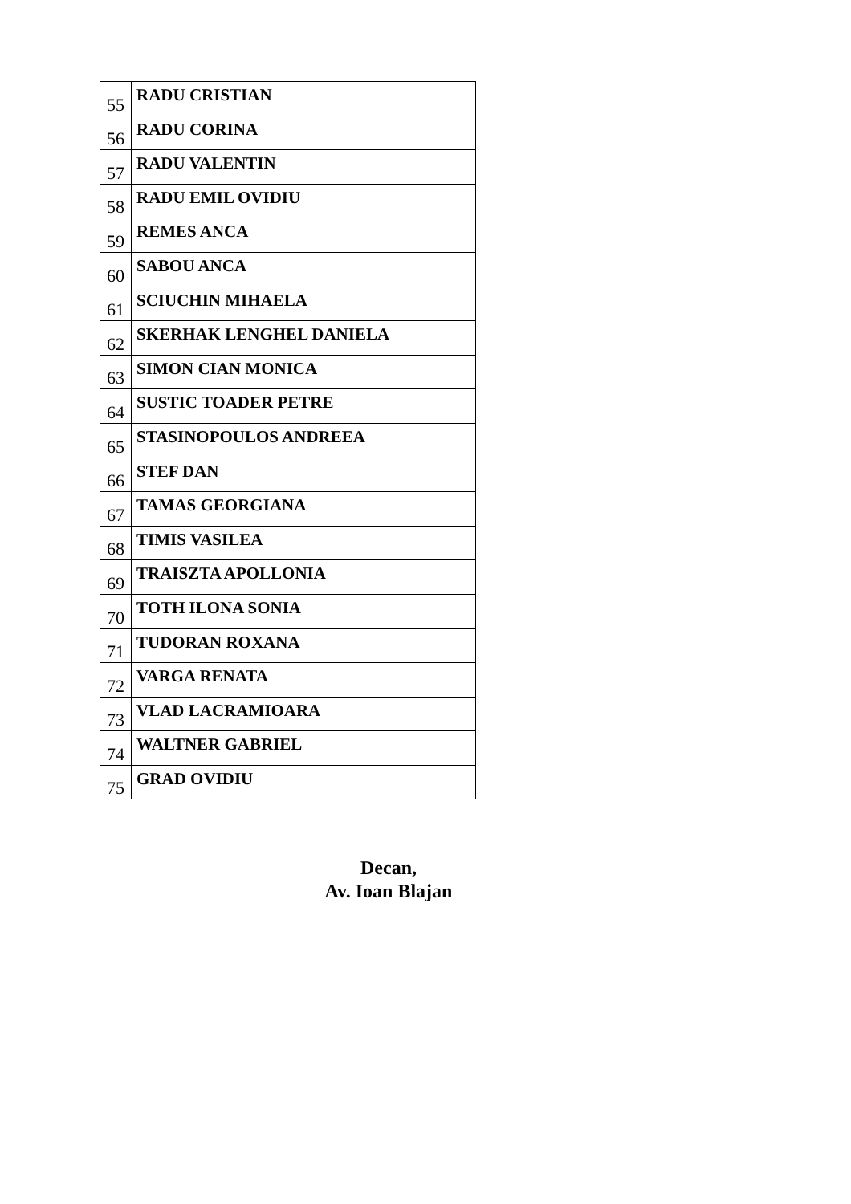| 55 | RADU CRISTIAN |
| 56 | RADU CORINA |
| 57 | RADU VALENTIN |
| 58 | RADU EMIL OVIDIU |
| 59 | REMES ANCA |
| 60 | SABOU ANCA |
| 61 | SCIUCHIN MIHAELA |
| 62 | SKERHAK LENGHEL DANIELA |
| 63 | SIMON CIAN MONICA |
| 64 | SUSTIC TOADER PETRE |
| 65 | STASINOPOULOS ANDREEA |
| 66 | STEF DAN |
| 67 | TAMAS GEORGIANA |
| 68 | TIMIS VASILEA |
| 69 | TRAISZTA APOLLONIA |
| 70 | TOTH ILONA SONIA |
| 71 | TUDORAN ROXANA |
| 72 | VARGA RENATA |
| 73 | VLAD LACRAMIOARA |
| 74 | WALTNER GABRIEL |
| 75 | GRAD OVIDIU |
Decan,
Av. Ioan Blajan